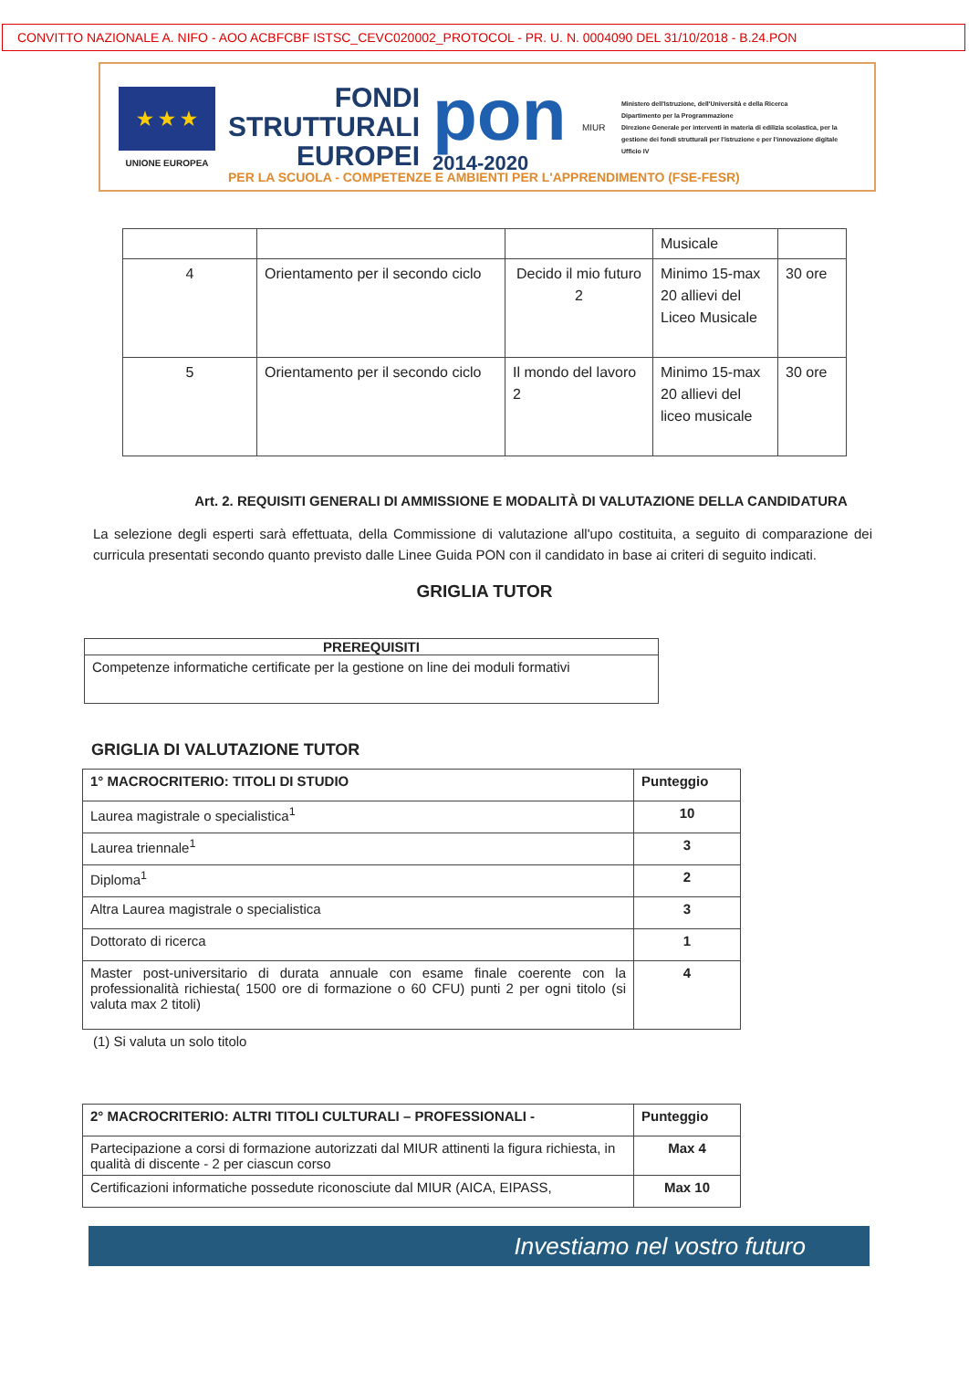CONVITTO NAZIONALE A. NIFO - AOO ACBFCBF ISTSC_CEVC020002_PROTOCOL - PR. U. N. 0004090 DEL 31/10/2018 - B.24.PON
★ ★ ★
UNIONE EUROPEA
FONDI
STRUTTURALI
EUROPEI
pon
2014-2020
MIUR
Ministero dell'Istruzione, dell'Università e della Ricerca
Dipartimento per la Programmazione
Direzione Generale per interventi in materia di edilizia scolastica, per la gestione dei fondi strutturali per l'istruzione e per l'innovazione digitale
Ufficio IV
PER LA SCUOLA - COMPETENZE E AMBIENTI PER L'APPRENDIMENTO (FSE-FESR)
| | | | Musicale | |
| 4 | Orientamento per il secondo ciclo | Decido il mio futuro 2 | Minimo 15-max 20 allievi del Liceo Musicale | 30 ore |
| 5 | Orientamento per il secondo ciclo | Il mondo del lavoro 2 | Minimo 15-max 20 allievi del liceo musicale | 30 ore |
Art. 2. REQUISITI GENERALI DI AMMISSIONE E MODALITÀ DI VALUTAZIONE DELLA CANDIDATURA
La selezione degli esperti sarà effettuata, della Commissione di valutazione all'upo costituita, a seguito di comparazione dei curricula presentati secondo quanto previsto dalle Linee Guida PON con il candidato in base ai criteri di seguito indicati.
GRIGLIA TUTOR
| PREREQUISITI |
| --- |
| Competenze informatiche certificate per la gestione on line dei moduli formativi |
GRIGLIA DI VALUTAZIONE TUTOR
| 1° MACROCRITERIO: TITOLI DI STUDIO | Punteggio |
| Laurea magistrale o specialistica<sup>1</sup> | 10 |
| Laurea triennale<sup>1</sup> | 3 |
| Diploma<sup>1</sup> | 2 |
| Altra Laurea magistrale o specialistica | 3 |
| Dottorato di ricerca | 1 |
| Master post-universitario di durata annuale con esame finale coerente con la professionalità richiesta( 1500 ore di formazione o 60 CFU) punti 2 per ogni titolo (si valuta max 2 titoli) | 4 |
(1) Si valuta un solo titolo
| 2° MACROCRITERIO: ALTRI TITOLI CULTURALI – PROFESSIONALI - | Punteggio |
| Partecipazione a corsi di formazione autorizzati dal MIUR attinenti la figura richiesta, in qualità di discente - 2 per ciascun corso | Max 4 |
| Certificazioni informatiche possedute riconosciute dal MIUR (AICA, EIPASS, | Max 10 |
Investiamo nel vostro futuro